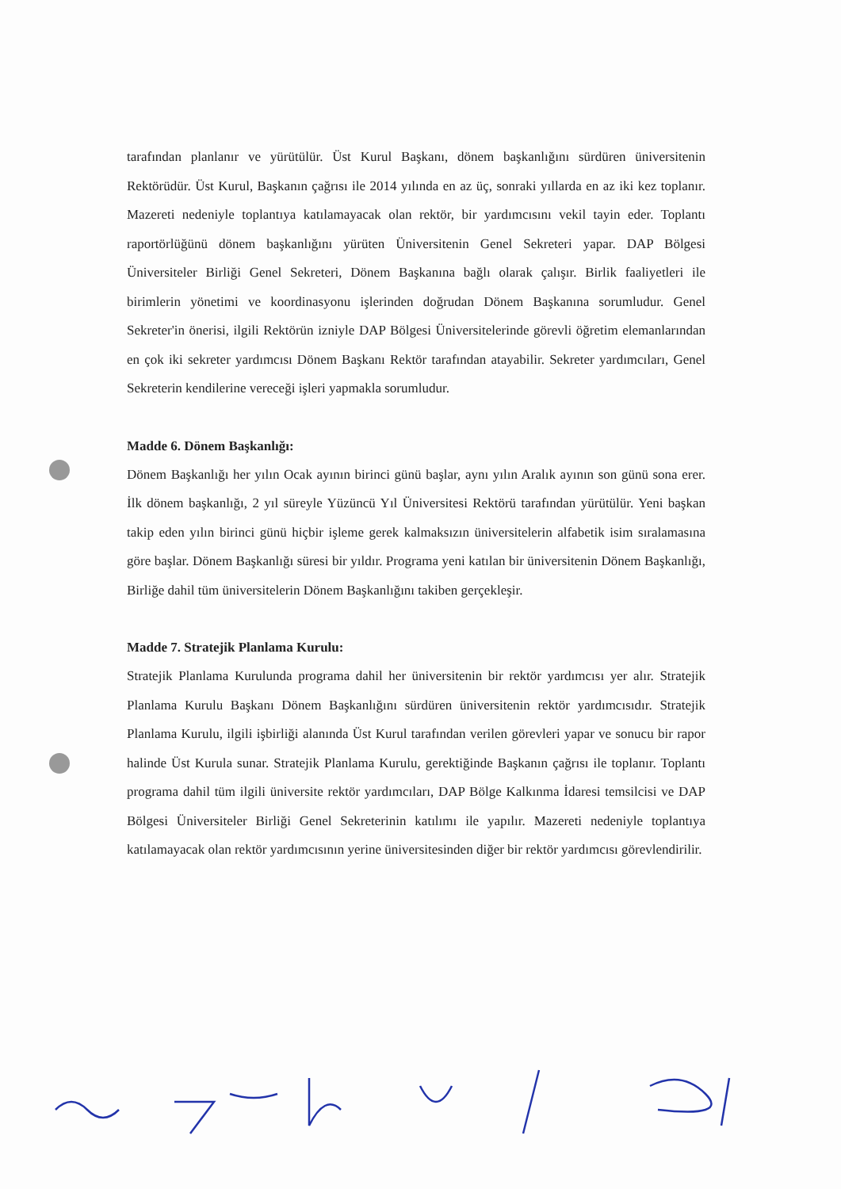tarafından planlanır ve yürütülür. Üst Kurul Başkanı, dönem başkanlığını sürdüren üniversitenin Rektörüdür. Üst Kurul, Başkanın çağrısı ile 2014 yılında en az üç, sonraki yıllarda en az iki kez toplanır. Mazereti nedeniyle toplantıya katılamayacak olan rektör, bir yardımcısını vekil tayin eder. Toplantı raportörlüğünü dönem başkanlığını yürüten Üniversitenin Genel Sekreteri yapar. DAP Bölgesi Üniversiteler Birliği Genel Sekreteri, Dönem Başkanına bağlı olarak çalışır. Birlik faaliyetleri ile birimlerin yönetimi ve koordinasyonu işlerinden doğrudan Dönem Başkanına sorumludur. Genel Sekreter'in önerisi, ilgili Rektörün izniyle DAP Bölgesi Üniversitelerinde görevli öğretim elemanlarından en çok iki sekreter yardımcısı Dönem Başkanı Rektör tarafından atayabilir. Sekreter yardımcıları, Genel Sekreterin kendilerine vereceği işleri yapmakla sorumludur.
Madde 6. Dönem Başkanlığı:
Dönem Başkanlığı her yılın Ocak ayının birinci günü başlar, aynı yılın Aralık ayının son günü sona erer. İlk dönem başkanlığı, 2 yıl süreyle Yüzüncü Yıl Üniversitesi Rektörü tarafından yürütülür. Yeni başkan takip eden yılın birinci günü hiçbir işleme gerek kalmaksızın üniversitelerin alfabetik isim sıralamasına göre başlar. Dönem Başkanlığı süresi bir yıldır. Programa yeni katılan bir üniversitenin Dönem Başkanlığı, Birliğe dahil tüm üniversitelerin Dönem Başkanlığını takiben gerçekleşir.
Madde 7. Stratejik Planlama Kurulu:
Stratejik Planlama Kurulunda programa dahil her üniversitenin bir rektör yardımcısı yer alır. Stratejik Planlama Kurulu Başkanı Dönem Başkanlığını sürdüren üniversitenin rektör yardımcısıdır. Stratejik Planlama Kurulu, ilgili işbirliği alanında Üst Kurul tarafından verilen görevleri yapar ve sonucu bir rapor halinde Üst Kurula sunar. Stratejik Planlama Kurulu, gerektiğinde Başkanın çağrısı ile toplanır. Toplantı programa dahil tüm ilgili üniversite rektör yardımcıları, DAP Bölge Kalkınma İdaresi temsilcisi ve DAP Bölgesi Üniversiteler Birliği Genel Sekreterinin katılımı ile yapılır. Mazereti nedeniyle toplantıya katılamayacak olan rektör yardımcısının yerine üniversitesinden diğer bir rektör yardımcısı görevlendirilir.